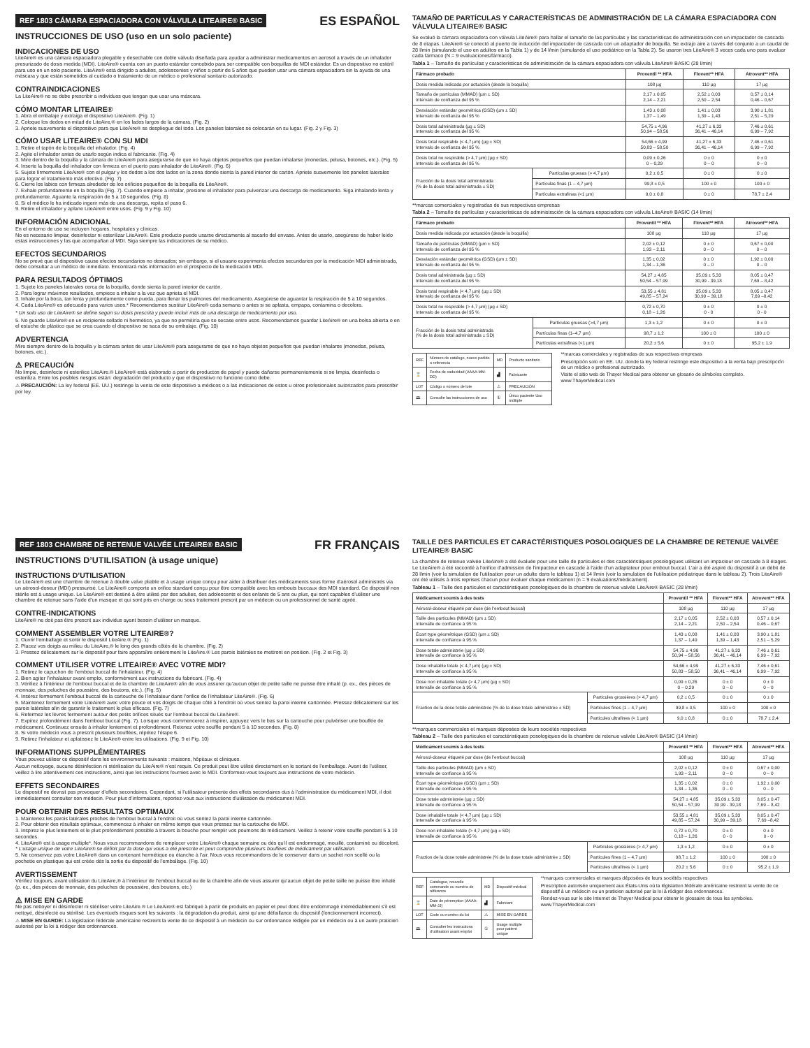REF 1803 CÁMARA ESPACIADORA CON VÁLVULA LITEAIRE® BASIC ES ESPAÑOL
INSTRUCCIONES DE USO (uso en un solo paciente)
INDICACIONES DE USO
LiteAire® es una cámara espaciadora plegable y desechable con doble válvula diseñada para ayudar a administrar medicamentos en aerosol a través de un inhalador presurizado de dosis medida (MDI). LiteAire® cuenta con un puerto estándar concebido para ser compatible con boquillas de MDI estándar. Es un dispositivo no estéril para uso en un solo paciente. LiteAire® está dirigido a adultos, adolescentes y niños a partir de 5 años que pueden usar una cámara espaciadora sin la ayuda de una máscara y que están sometidos al cuidado o tratamiento de un médico o profesional sanitario autorizado.
CONTRAINDICACIONES
La LiteAire® no se debe prescribir a individuos que tengan que usar una máscara.
CÓMO MONTAR LITEAIRE®
1. Abra el embalaje y extraiga el dispositivo LiteAire®. (Fig. 1)
2. Coloque los dedos en mitad de LiteAire,® en los lados largos de la cámara. (Fig. 2)
3. Apriete suavemente el dispositivo para que LiteAire® se despliegue del todo. Los paneles laterales se colocarán en su lugar. (Fig. 2 y Fig. 3)
CÓMO USAR LITEAIRE® CON SU MDI
1. Retire el tapón de la boquilla del inhalador. (Fig. 4)
2. Agite el inhalador antes de usarlo según indica el fabricante. (Fig. 4)
3. Mire dentro de la boquilla y la cámara de LiteAire® para asegurarse de que no haya objetos pequeños que puedan inhalarse (monedas, pelusa, botones, etc.). (Fig. 5)
4. Inserte la boquilla del inhalador con firmeza en el puerto para inhalador de LiteAire®. (Fig. 6)
5. Sujete firmemente LiteAire® con el pulgar y los dedos a los dos lados en la zona donde sienta la pared interior de cartón. Apriete suavemente los paneles laterales para lograr el tratamiento más efectivo. (Fig. 7)
6. Cierre los labios con firmeza alrededor de los orificios pequeños de la boquilla de LiteAire®.
7. Exhale profundamente en la boquilla (Fig. 7). Cuando empiece a inhalar, presione el inhalador para pulverizar una descarga de medicamento. Siga inhalando lenta y profundamente. Aguante la respiración de 5 a 10 segundos. (Fig. 8)
8. Si el médico le ha indicado ingerir más de una descarga, repita el paso 6.
9. Retire el inhalador y aplane LiteAire® entre usos. (Fig. 9 y Fig. 10)
INFORMACIÓN ADICIONAL
En el entorno de uso se incluyen hogares, hospitales y clínicas.
No es necesario limpiar, desinfectar ni esterilizar LiteAire®. Este producto puede usarse directamente al sacarlo del envase. Antes de usarlo, asegúrese de haber leído estas instrucciones y las que acompañan al MDI. Siga siempre las indicaciones de su médico.
EFECTOS SECUNDARIOS
No se prevé que el dispositivo cause efectos secundarios no deseados; sin embargo, si el usuario experimenta efectos secundarios por la medicación MDI administrada, debe consultar a un médico de inmediato. Encontrará más información en el prospecto de la medicación MDI.
PARA RESULTADOS ÓPTIMOS
1. Sujete los paneles laterales cerca de la boquilla, donde sienta la pared interior de cartón.
2. Para lograr máximos resultados, empiece a inhalar a la vez que aprieta el MDI.
3. Inhale por la boca, tan lenta y profundamente como pueda, para llenar los pulmones del medicamento. Asegúrese de aguantar la respiración de 5 a 10 segundos.
4. Cada LiteAire® es adecuado para varios usos.* Recomendamos sustituir LiteAire® cada semana o antes si se aplasta, empapa, contamina o decolora.
* Un solo uso de LiteAire® se define según su dosis prescrita y puede incluir más de una descarga de medicamento por uso.
5. No guarde LiteAire® en un recipiente sellado ni hermético, ya que no permitiría que se secase entre usos. Recomendamos guardar LiteAire® en una bolsa abierta o en el estuche de plástico que se crea cuando el dispositivo se saca de su embalaje. (Fig. 10)
ADVERTENCIA
Mire siempre dentro de la boquilla y la cámara antes de usar LiteAire® para asegurarse de que no haya objetos pequeños que puedan inhalarse (monedas, pelusa, botones, etc.).
⚠ PRECAUCIÓN
No limpie, desinfecte ni esterilice LiteAire.® LiteAire® está elaborado a partir de productos de papel y puede dañarse permanentemente si se limpia, desinfecta o esteriliza. Entre los posibles riesgos están: degradación del producto y que el dispositivo no funcione como debe.
⚠ PRECAUCIÓN: La ley federal (EE. UU.) restringe la venta de este dispositivo a médicos o a las indicaciones de estos u otros profesionales autorizados para prescribir por ley.
TAMAÑO DE PARTÍCULAS Y CARACTERÍSTICAS DE ADMINISTRACIÓN DE LA CÁMARA ESPACIADORA CON VÁLVULA LITEAIRE® BASIC
Se evaluó la cámara espaciadora con válvula LiteAire® para hallar el tamaño de las partículas y las características de administración con un impactador de cascada de 8 etapas. LiteAire® se conectó al puerto de inducción del impactador de cascada con un adaptador de boquilla. Se extrajo aire a través del conjunto a un caudal de 28 l/min (simulando el uso en adultos en la Tabla 1) y de 14 l/min (simulando el uso pediátrico en la Tabla 2). Se usaron tres LiteAire® 3 veces cada uno para evaluar cada fármaco (N = 9 evaluaciones/fármaco).
Tabla 1 – Tamaño de partículas y características de administración de la cámara espaciadora con válvula LiteAire® BASIC (28 l/min)
| Fármaco probado | | Proventil ** HFA | Flovent** HFA | Atrovent** HFA |
| --- | --- | --- | --- | --- |
| Dosis medida indicada por actuación (desde la boquilla) | | 108 µg | 110 µg | 17 µg |
| Tamaño de partículas (MMAD) (µm ± SD) Intervalo de confianza del 95 % | | 2,17 ± 0,05 2,14 – 2,21 | 2,52 ± 0,03 2,50 – 2,54 | 0,57 ± 0,14 0,46 – 0,67 |
| Desviación estándar geométrica (GSD) (µm ± SD) Intervalo de confianza del 95 % | | 1,43 ± 0,08 1,37 – 1,49 | 1,41 ± 0,03 1,39 – 1,43 | 3,90 ± 1,81 2,51 – 5,29 |
| Dosis total administrada (µg ± SD) Intervalo de confianza del 95 % | | 54,75 ± 4,96 50,94 – 58,56 | 41,27 ± 6,33 36,41 – 46,14 | 7,46 ± 0,61 6,99 – 7,92 |
| Dosis total respirable (< 4,7 µm) (µg ± SD) Intervalo de confianza del 95 % | | 54,66 ± 4,99 50,83 – 58,50 | 41,27 ± 6,33 36,41 – 46,14 | 7,46 ± 0,61 6,99 – 7,92 |
| Dosis total no respirable (> 4,7 µm) (µg ± SD) Intervalo de confianza del 95 % | | 0,09 ± 0,26 0 – 0,29 | 0 ± 0 0 – 0 | 0 ± 0 0 – 0 |
| Fracción de la dosis total administrada (% de la dosis total administrada ± SD) | Partículas gruesas (> 4,7 µm) | 0,2 ± 0,5 | 0 ± 0 | 0 ± 0 |
| | Partículas finas (1 – 4,7 µm) | 99,8 ± 0,5 | 100 ± 0 | 100 ± 0 |
| | Partículas extrafinas (<1 µm) | 9,0 ± 0,8 | 0 ± 0 | 78,7 ± 2,4 |
**marcas comerciales y registradas de sus respectivas empresas
Tabla 2 – Tamaño de partículas y características de administración de la cámara espaciadora con válvula LiteAire® BASIC (14 l/min)
| Fármaco probado | | Proventil ** HFA | Flovent** HFA | Atrovent** HFA |
| --- | --- | --- | --- | --- |
| Dosis medida indicada por actuación (desde la boquilla) | | 108 µg | 110 µg | 17 µg |
| Tamaño de partículas (MMAD) (µm ± SD) Intervalo de confianza del 95 % | | 2,02 ± 0,12 1,93 – 2,11 | 0 ± 0 0 – 0 | 0,67 ± 0,00 0 – 0 |
| Desviación estándar geométrica (GSD) (µm ± SD) Intervalo de confianza del 95 % | | 1,35 ± 0,02 1,34 – 1,36 | 0 ± 0 0 – 0 | 1,92 ± 0,00 0 – 0 |
| Dosis total administrada (µg ± SD) Intervalo de confianza del 95 % | | 54,27 ± 4,85 50,54 – 57,99 | 35,09 ± 5,33 30,99 - 39,18 | 8,05 ± 0,47 7,69 – 8,42 |
| Dosis total respirable (< 4,7 µm) (µg ± SD) Intervalo de confianza del 95 % | | 53,55 ± 4,81 49,85 – 57,24 | 35,09 ± 5,33 30,99 – 39,18 | 8,05 ± 0,47 7,69 –8,42 |
| Dosis total no respirable (> 4,7 µm) (µg ± SD) Intervalo de confianza del 95 % | | 0,72 ± 0,70 0,18 – 1,26 | 0 ± 0 0 - 0 | 0 ± 0 0 - 0 |
| Fracción de la dosis total administrada (% de la dosis total administrada ± SD) | Partículas gruesas (>4,7 µm) | 1,3 ± 1,2 | 0 ± 0 | 0 ± 0 |
| | Partículas finas (1–4,7 µm) | 98,7 ± 1,2 | 100 ± 0 | 100 ± 0 |
| | Partículas extrafinas (<1 µm) | 20,2 ± 5,6 | 0 ± 0 | 95,2 ± 1,9 |
| REF | Número de catálogo, nuevo pedido o referencia | MD | Producto sanitario |
| ⌛ | Fecha de caducidad (AAAA-MM-DD) | ▟ | Fabricante |
| LOT | Código o número de lote | ⚠ | PRECAUCIÓN |
| 🕮 | Consulte las instrucciones de uso | ① | Único paciente Uso múltiple |
**marcas comerciales y registradas de sus respectivas empresas
Prescripción solo en EE. UU. donde la ley federal restringe este dispositivo a la venta bajo prescripción de un médico o profesional autorizado.
Visite el sitio web de Thayer Medical para obtener un glosario de símbolos completo. www.ThayerMedical.com
REF 1803 CHAMBRE DE RETENUE VALVÉE LITEAIRE® BASIC FR FRANÇAIS
INSTRUCTIONS D’UTILISATION (à usage unique)
INSTRUCTIONS D’UTILISATION
Le LiteAire® est une chambre de retenue à double valve pliable et à usage unique conçu pour aider à distribuer des médicaments sous forme d’aérosol administrés via un aérosol-doseur (MDI) pressurisé. Le LiteAire® comporte un orifice standard conçu pour être compatible avec les embouts buccaux des MDI standard. Ce dispositif non stérile est à usage unique. Le LiteAire® est destiné à être utilisé par des adultes, des adolescents et des enfants de 5 ans ou plus, qui sont capables d’utiliser une chambre de retenue sans l’aide d’un masque et qui sont pris en charge ou sous traitement prescrit par un médecin ou un professionnel de santé agréé.
CONTRE-INDICATIONS
LiteAire® ne doit pas être prescrit aux individus ayant besoin d’utiliser un masque.
COMMENT ASSEMBLER VOTRE LITEAIRE®?
1. Ouvrir l’emballage et sortir le dispositif LiteAire.® (Fig. 1)
2. Placez vos doigts au milieu du LiteAire,® le long des grands côtés de la chambre. (Fig. 2)
3. Pressez délicatement sur le dispositif pour faire apparaître entièrement le LiteAire.® Les parois latérales se mettront en position. (Fig. 2 et Fig. 3)
COMMENT UTILISER VOTRE LITEAIRE® AVEC VOTRE MDI?
1. Retirez le capuchon de l’embout buccal de l’inhalateur. (Fig. 4)
2. Bien agiter l’inhalateur avant emploi, conformément aux instructions du fabricant. (Fig. 4)
3. Vérifiez à l’intérieur de l’embout buccal et de la chambre de LiteAire® afin de vous assurer qu’aucun objet de petite taille ne puisse être inhalé (p. ex., des pièces de monnaie, des peluches de poussière, des boutons, etc.). (Fig. 5)
4. Insérez fermement l’embout buccal de la cartouche de l’inhalateur dans l’orifice de l’inhalateur LiteAire®. (Fig. 6)
5. Maintenez fermement votre LiteAire® avec votre pouce et vos doigts de chaque côté à l’endroit où vous sentez la paroi interne cartonnée. Pressez délicatement sur les parois latérales afin de garantir le traitement le plus efficace. (Fig. 7)
6. Refermez les lèvres fermement autour des petits orifices situés sur l’embout buccal du LiteAire®.
7. Expirez profondément dans l’embout buccal (Fig. 7). Lorsque vous commencerez à inspirer, appuyez vers le bas sur la cartouche pour pulvériser une bouffée de médicament. Continuez ensuite à inhaler lentement et profondément. Retenez votre souffle pendant 5 à 10 secondes. (Fig. 8)
8. Si votre médecin vous a prescrit plusieurs bouffées, répétez l’étape 6.
9. Retirez l’inhalateur et aplatissez le LiteAire® entre les utilisations. (Fig. 9 et Fig. 10)
INFORMATIONS SUPPLÉMENTAIRES
Vous pouvez utiliser ce dispositif dans les environnements suivants : maisons, hôpitaux et cliniques.
Aucun nettoyage, aucune désinfection ni stérilisation du LiteAire® n’est requis. Ce produit peut être utilisé directement en le sortant de l’emballage. Avant de l’utiliser, veillez à lire attentivement ces instructions, ainsi que les instructions fournies avec le MDI. Conformez-vous toujours aux instructions de votre médecin.
EFFETS SECONDAIRES
Le dispositif ne devrait pas provoquer d’effets secondaires. Cependant, si l’utilisateur présente des effets secondaires dus à l’administration du médicament MDI, il doit immédiatement consulter son médecin. Pour plus d’informations, reportez-vous aux instructions d’utilisation du médicament MDI.
POUR OBTENIR DES RESULTATS OPTIMAUX
1. Maintenez les parois latérales proches de l’embout buccal à l’endroit où vous sentez la paroi interne cartonnée.
2. Pour obtenir des résultats optimaux, commencez à inhaler en même temps que vous pressez sur la cartouche de MDI.
3. Inspirez le plus lentement et le plus profondément possible à travers la bouche pour remplir vos poumons de médicament. Veillez à retenir votre souffle pendant 5 à 10 secondes.
4. LiteAire® est à usage multiple*. Nous vous recommandons de remplacer votre LiteAire® chaque semaine ou dès qu’il est endommagé, mouillé, contaminé ou décoloré.
* L’usage unique de votre LiteAire® se définit par la dose qui vous a été prescrite et peut comprendre plusieurs bouffées de médicament par utilisation.
5. Ne conservez pas votre LiteAire® dans un contenant hermétique ou étanche à l’air. Nous vous recommandons de le conserver dans un sachet non scellé ou la pochette en plastique qui est créée dès la sortie du dispositif de l’emballage. (Fig. 10)
AVERTISSEMENT
Vérifiez toujours, avant utilisation du LiteAire,® à l’intérieur de l’embout buccal ou de la chambre afin de vous assurer qu’aucun objet de petite taille ne puisse être inhalé (p. ex., des pièces de monnaie, des peluches de poussière, des boutons, etc.)
⚠ MISE EN GARDE
Ne pas nettoyer ni désinfecter ni stériliser votre LiteAire.® Le LiteAire® est fabriqué à partir de produits en papier et peut donc être endommagé irrémédiablement s’il est nettoyé, désinfecté ou stérilisé. Les éventuels risques sont les suivants : la dégradation du produit, ainsi qu’une défaillance du dispositif (fonctionnement incorrect).
⚠ MISE EN GARDE: La législation fédérale américaine restreint la vente de ce dispositif à un médecin ou sur ordonnance rédigée par un médecin ou à un autre praticien autorisé par la loi à rédiger des ordonnances.
TAILLE DES PARTICULES ET CARACTÉRISTIQUES POSOLOGIQUES DE LA CHAMBRE DE RETENUE VALVÉE LITEAIRE® BASIC
La chambre de retenue valvée LiteAire® a été évaluée pour une taille de particules et des caractéristiques posologiques utilisant un impacteur en cascade à 8 étages. Le LiteAire® a été raccordé à l’orifice d’admission de l’impacteur en cascade à l’aide d’un adaptateur pour embout buccal. L’air a été aspiré du dispositif à un débit de 28 l/min (voir la simulation de l’utilisation pour un adulte dans le tableau 1) et 14 l/min (voir la simulation de l’utilisation pédiatrique dans le tableau 2). Trois LiteAire® ont été utilisés à trois reprises chacun pour évaluer chaque médicament (n = 9 évaluations/médicament).
Tableau 1 – Taille des particules et caractéristiques posologiques de la chambre de retenue valvée LiteAire® BASIC (28 l/min)
| Médicament soumis à des tests | | Proventil ** HFA | Flovent** HFA | Atrovent** HFA |
| --- | --- | --- | --- | --- |
| Aérosol-doseur étiqueté par dose (de l’embout buccal) | | 108 µg | 110 µg | 17 µg |
| Taille des particules (MMAD) (µm ± SD) Intervalle de confiance à 95 % | | 2,17 ± 0,05 2,14 – 2,21 | 2,52 ± 0,03 2,50 – 2,54 | 0,57 ± 0,14 0,46 – 0,67 |
| Écart type géométrique (GSD) (µm ± SD) Intervalle de confiance à 95 % | | 1,43 ± 0,08 1,37 – 1,49 | 1,41 ± 0,03 1,39 – 1,43 | 3,90 ± 1,81 2,51 – 5,29 |
| Dose totale administrée (µg ± SD) Intervalle de confiance à 95 % | | 54,75 ± 4,96 50,94 – 58,56 | 41,27 ± 6,33 36,41 – 46,14 | 7,46 ± 0,61 6,99 – 7,92 |
| Dose inhalable totale (< 4,7 µm) (µg ± SD) Intervalle de confiance à 95 % | | 54,66 ± 4,99 50,83 – 58,50 | 41,27 ± 6,33 36,41 – 46,14 | 7,46 ± 0,61 6,99 – 7,92 |
| Dose non inhalable totale (> 4,7 µm) (µg ± SD) Intervalle de confiance à 95 % | | 0,09 ± 0,26 0 – 0,29 | 0 ± 0 0 – 0 | 0 ± 0 0 – 0 |
| Fraction de la dose totale administrée (% de la dose totale administrée ± SD) | Particules grossières (> 4,7 µm) | 0,2 ± 0,5 | 0 ± 0 | 0 ± 0 |
| | Particules fines (1 – 4,7 µm) | 99,8 ± 0,5 | 100 ± 0 | 100 ± 0 |
| | Particules ultrafines (< 1 µm) | 9,0 ± 0,8 | 0 ± 0 | 78,7 ± 2,4 |
**marques commerciales et marques déposées de leurs sociétés respectives
Tableau 2 – Taille des particules et caractéristiques posologiques de la chambre de retenue valvée LiteAire® BASIC (14 l/min)
| Médicament soumis à des tests | | Proventil ** HFA | Flovent** HFA | Atrovent** HFA |
| --- | --- | --- | --- | --- |
| Aérosol-doseur étiqueté par dose (de l’embout buccal) | | 108 µg | 110 µg | 17 µg |
| Taille des particules (MMAD) (µm ± SD) Intervalle de confiance à 95 % | | 2,02 ± 0,12 1,93 – 2,11 | 0 ± 0 0 – 0 | 0,67 ± 0,00 0 – 0 |
| Écart type géométrique (GSD) (µm ± SD) Intervalle de confiance à 95 % | | 1,35 ± 0,02 1,34 – 1,36 | 0 ± 0 0 – 0 | 1,92 ± 0,00 0 – 0 |
| Dose totale administrée (µg ± SD) Intervalle de confiance à 95 % | | 54,27 ± 4,85 50,54 – 57,99 | 35,09 ± 5,33 30,99 - 39,18 | 8,05 ± 0,47 7,69 – 8,42 |
| Dose inhalable totale (< 4,7 µm) (µg ± SD) Intervalle de confiance à 95 % | | 53,55 ± 4,81 49,85 – 57,24 | 35,09 ± 5,33 30,99 – 39,18 | 8,05 ± 0,47 7,69 –8,42 |
| Dose non inhalable totale (> 4,7 µm) (µg ± SD) Intervalle de confiance à 95 % | | 0,72 ± 0,70 0,18 – 1,26 | 0 ± 0 0 - 0 | 0 ± 0 0 - 0 |
| Fraction de la dose totale administrée (% de la dose totale administrée ± SD) | Particules grossières (> 4,7 µm) | 1,3 ± 1,2 | 0 ± 0 | 0 ± 0 |
| | Particules fines (1 – 4,7 µm) | 98,7 ± 1,2 | 100 ± 0 | 100 ± 0 |
| | Particules ultrafines (< 1 µm) | 20,2 ± 5,6 | 0 ± 0 | 95,2 ± 1,9 |
| REF | Catalogue, nouvelle commande ou numéro de référence | MD | Dispositif médical |
| ⌛ | Date de péremption (AAAA-MM-JJ) | ▟ | Fabricant |
| LOT | Code ou numéro du lot | ⚠ | MISE EN GARDE |
| 🕮 | Consulter les instructions d’utilisation avant emploi | ① | Usage multiple pour patient unique |
**marques commerciales et marques déposées de leurs sociétés respectives
Prescription autorisée uniquement aux États-Unis où la législation fédérale américaine restreint la vente de ce dispositif à un médecin ou un praticien autorisé par la loi à rédiger des ordonnances.
Rendez-vous sur le site Internet de Thayer Medical pour obtenir le glossaire de tous les symboles. www.ThayerMedical.com